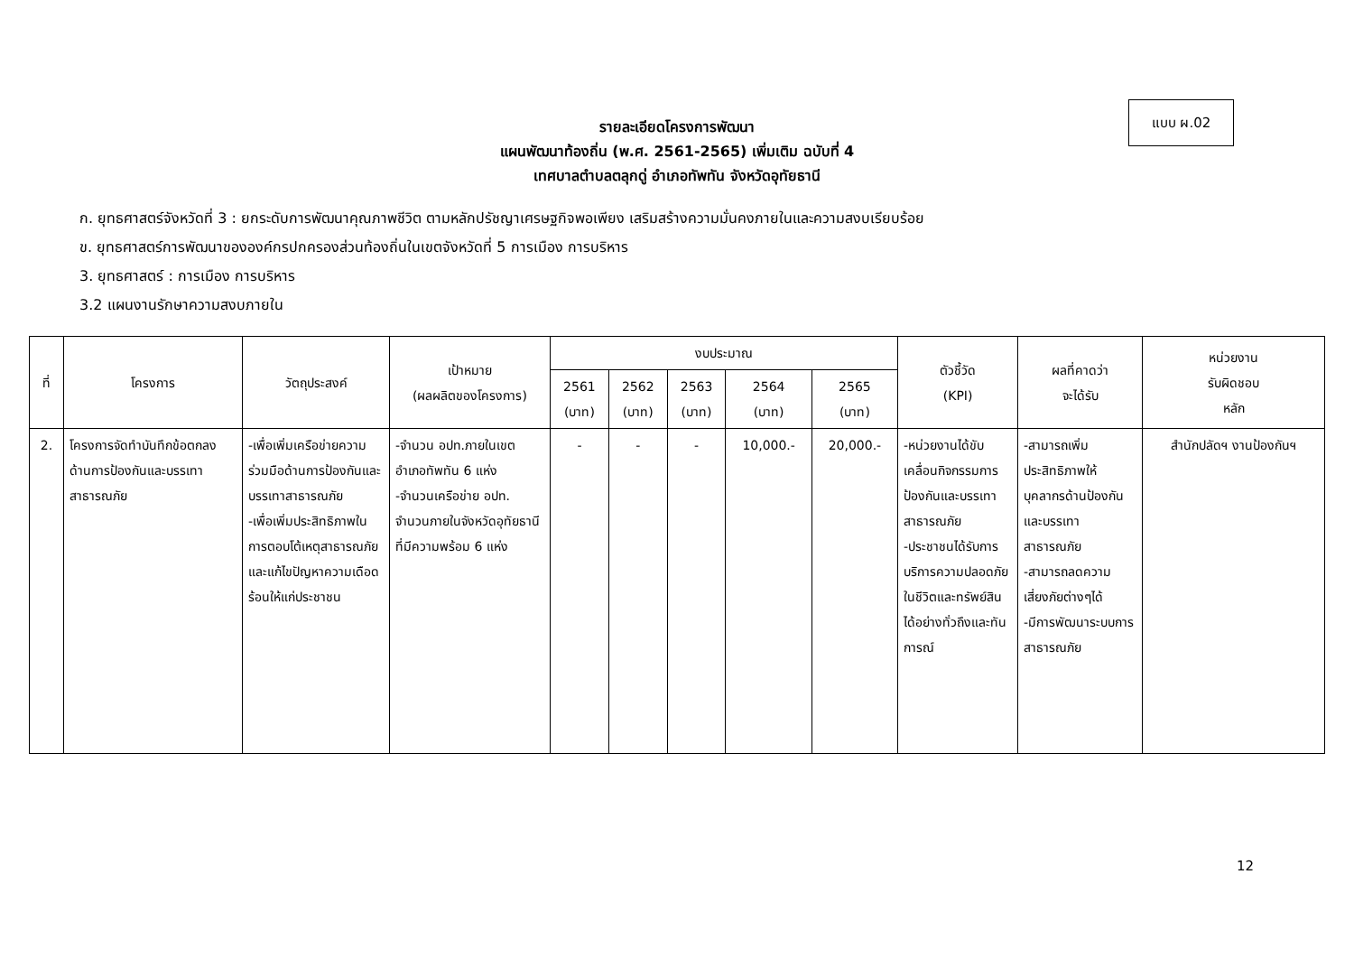แบบ ผ.02
รายละเอียดโครงการพัฒนา
แผนพัฒนาท้องถิ่น (พ.ศ. 2561-2565) เพิ่มเติม ฉบับที่ 4
เทศบาลตำบลตลุกดู่ อำเภอทัพทัน จังหวัดอุทัยธานี
ก. ยุทธศาสตร์จังหวัดที่ 3 : ยกระดับการพัฒนาคุณภาพชีวิต ตามหลักปรัชญาเศรษฐกิจพอเพียง เสริมสร้างความมั่นคงภายในและความสงบเรียบร้อย
ข. ยุทธศาสตร์การพัฒนาขององค์กรปกครองส่วนท้องถิ่นในเขตจังหวัดที่ 5 การเมือง การบริหาร
3. ยุทธศาสตร์ : การเมือง การบริหาร
3.2 แผนงานรักษาความสงบภายใน
| ที่ | โครงการ | วัตถุประสงค์ | เป้าหมาย (ผลผลิตของโครงการ) | งบประมาณ | | | | | ตัวชี้วัด (KPI) | ผลที่คาดว่า จะได้รับ | หน่วยงาน รับผิดชอบ หลัก |
| --- | --- | --- | --- | --- | --- | --- | --- | --- | --- | --- | --- |
| | | | | 2561 (บาท) | 2562 (บาท) | 2563 (บาท) | 2564 (บาท) | 2565 (บาท) | | | |
| 2. | โครงการจัดทำบันทึกข้อตกลงด้านการป้องกันและบรรเทาสาธารณภัย | -เพื่อเพิ่มเครือข่ายความร่วมมือด้านการป้องกันและบรรเทาสาธารณภัย -เพื่อเพิ่มประสิทธิภาพในการตอบโต้เหตุสาธารณภัยและแก้ไขปัญหาความเดือดร้อนให้แก่ประชาชน | -จำนวน อปท.ภายในเขตอำเภอทัพทัน 6 แห่ง -จำนวนเครือข่าย อปท. จำนวนภายในจังหวัดอุทัยธานีที่มีความพร้อม 6 แห่ง | - | - | - | 10,000.- | 20,000.- | -หน่วยงานได้ขับเคลื่อนกิจกรรมการป้องกันและบรรเทาสาธารณภัย -ประชาชนได้รับการบริการความปลอดภัยในชีวิตและทรัพย์สินได้อย่างทั่วถึงและทันการณ์ | -สามารถเพิ่มประสิทธิภาพให้บุคลากรด้านป้องกันและบรรเทาสาธารณภัย -สามารถลดความเสี่ยงภัยต่างๆได้ -มีการพัฒนาระบบการสาธารณภัย | สำนักปลัดฯ งานป้องกันฯ |
12